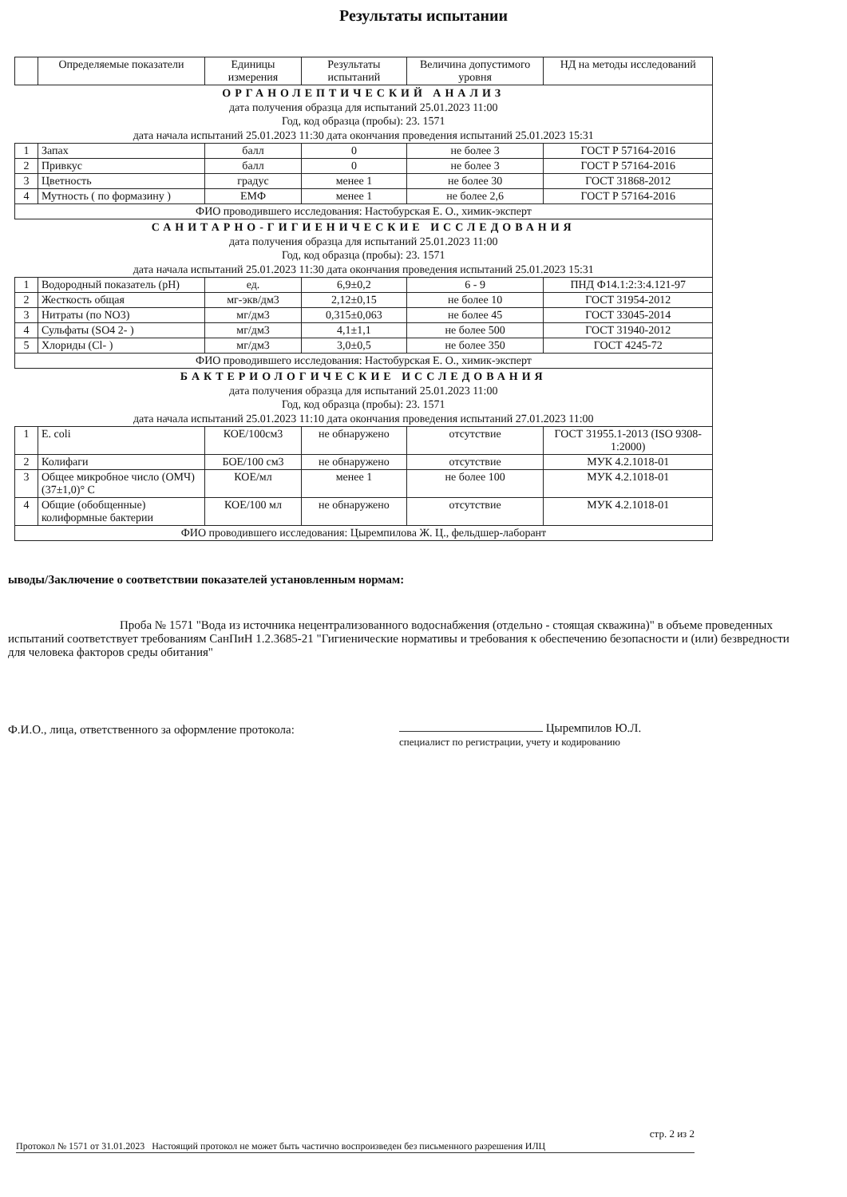Результаты испытании
| | Определяемые показатели | Единицы измерения | Результаты испытаний | Величина допустимого уровня | НД на методы исследований |
| --- | --- | --- | --- | --- | --- |
| ОРГАНОЛЕПТИЧЕСКИЙ АНАЛИЗ дата получения образца для испытаний 25.01.2023 11:00 Год, код образца (пробы): 23. 1571 дата начала испытаний 25.01.2023 11:30 дата окончания проведения испытаний 25.01.2023 15:31 | | | | | |
| 1 | Запах | балл | 0 | не более 3 | ГОСТ Р 57164-2016 |
| 2 | Привкус | балл | 0 | не более 3 | ГОСТ Р 57164-2016 |
| 3 | Цветность | градус | менее 1 | не более 30 | ГОСТ 31868-2012 |
| 4 | Мутность ( по формазину ) | ЕМФ | менее 1 | не более 2,6 | ГОСТ Р 57164-2016 |
| ФИО проводившего исследования: Настобурская Е. О., химик-эксперт | | | | | |
| САНИТАРНО-ГИГИЕНИЧЕСКИЕ ИССЛЕДОВАНИЯ дата получения образца для испытаний 25.01.2023 11:00 Год, код образца (пробы): 23. 1571 дата начала испытаний 25.01.2023 11:30 дата окончания проведения испытаний 25.01.2023 15:31 | | | | | |
| 1 | Водородный показатель (pH) | ед. | 6,9±0,2 | 6 - 9 | ПНД Ф14.1:2:3:4.121-97 |
| 2 | Жесткость общая | мг-экв/дм3 | 2,12±0,15 | не более 10 | ГОСТ 31954-2012 |
| 3 | Нитраты (по NO3) | мг/дм3 | 0,315±0,063 | не более 45 | ГОСТ 33045-2014 |
| 4 | Сульфаты (SO4 2- ) | мг/дм3 | 4,1±1,1 | не более 500 | ГОСТ 31940-2012 |
| 5 | Хлориды (Cl- ) | мг/дм3 | 3,0±0,5 | не более 350 | ГОСТ 4245-72 |
| ФИО проводившего исследования: Настобурская Е. О., химик-эксперт | | | | | |
| БАКТЕРИОЛОГИЧЕСКИЕ ИССЛЕДОВАНИЯ дата получения образца для испытаний 25.01.2023 11:00 Год, код образца (пробы): 23. 1571 дата начала испытаний 25.01.2023 11:10 дата окончания проведения испытаний 27.01.2023 11:00 | | | | | |
| 1 | E. coli | КОЕ/100см3 | не обнаружено | отсутствие | ГОСТ 31955.1-2013 (ISO 9308-1:2000) |
| 2 | Колифаги | БОЕ/100 см3 | не обнаружено | отсутствие | МУК 4.2.1018-01 |
| 3 | Общее микробное число (ОМЧ) (37±1,0)° С | КОЕ/мл | менее 1 | не более 100 | МУК 4.2.1018-01 |
| 4 | Общие (обобщенные) колиформные бактерии | КОЕ/100 мл | не обнаружено | отсутствие | МУК 4.2.1018-01 |
| ФИО проводившего исследования: Цыремпилова Ж. Ц., фельдшер-лаборант | | | | | |
ыводы/Заключение о соответствии показателей установленным нормам:
Проба № 1571 "Вода из источника нецентрализованного водоснабжения (отдельно - стоящая скважина)" в объеме проведенных испытаний соответствует требованиям СанПиН 1.2.3685-21 "Гигиенические нормативы и требования к обеспечению безопасности и (или) безвредности для человека факторов среды обитания"
Ф.И.О., лица, ответственного за оформление протокола:
Цыремпилов Ю.Л.
специалист по регистрации, учету и кодированию
стр. 2 из 2
Протокол № 1571 от 31.01.2023 Настоящий протокол не может быть частично воспроизведен без письменного разрешения ИЛЦ